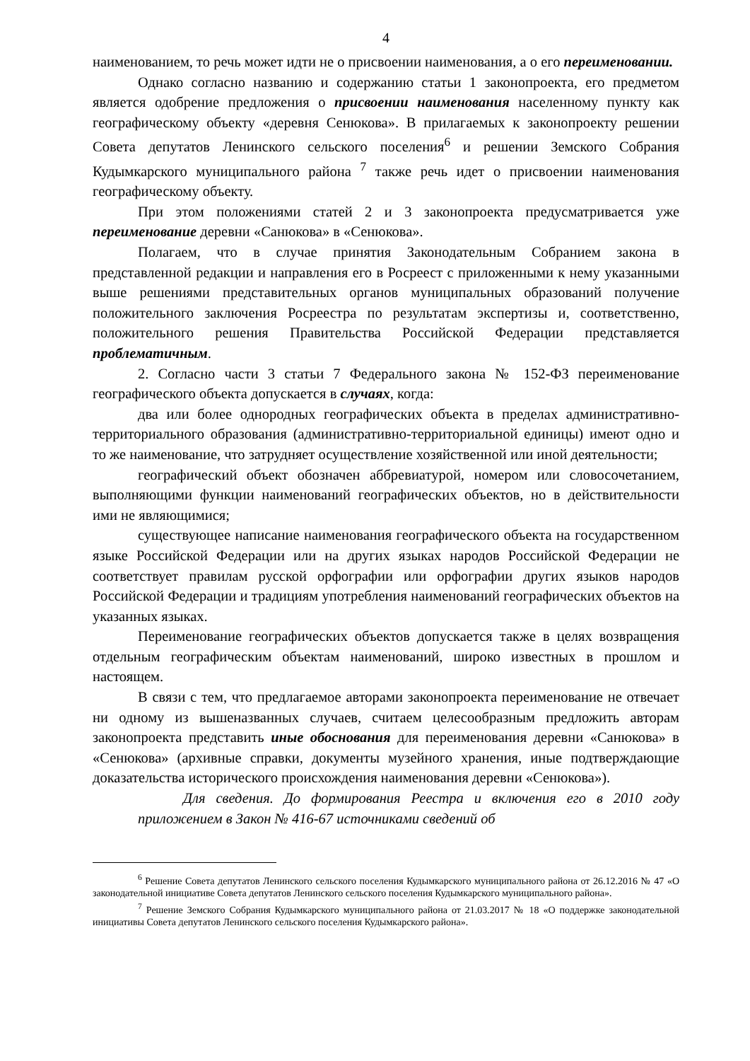4
наименованием, то речь может идти не о присвоении наименования, а о его переименовании.
Однако согласно названию и содержанию статьи 1 законопроекта, его предметом является одобрение предложения о присвоении наименования населенному пункту как географическому объекту «деревня Сенюкова». В прилагаемых к законопроекту решении Совета депутатов Ленинского сельского поселения<sup>6</sup> и решении Земского Собрания Кудымкарского муниципального района <sup>7</sup> также речь идет о присвоении наименования географическому объекту.
При этом положениями статей 2 и 3 законопроекта предусматривается уже переименование деревни «Санюкова» в «Сенюкова».
Полагаем, что в случае принятия Законодательным Собранием закона в представленной редакции и направления его в Росреест с приложенными к нему указанными выше решениями представительных органов муниципальных образований получение положительного заключения Росреестра по результатам экспертизы и, соответственно, положительного решения Правительства Российской Федерации представляется проблематичным.
2. Согласно части 3 статьи 7 Федерального закона № 152-ФЗ переименование географического объекта допускается в случаях, когда:
два или более однородных географических объекта в пределах административно-территориального образования (административно-территориальной единицы) имеют одно и то же наименование, что затрудняет осуществление хозяйственной или иной деятельности;
географический объект обозначен аббревиатурой, номером или словосочетанием, выполняющими функции наименований географических объектов, но в действительности ими не являющимися;
существующее написание наименования географического объекта на государственном языке Российской Федерации или на других языках народов Российской Федерации не соответствует правилам русской орфографии или орфографии других языков народов Российской Федерации и традициям употребления наименований географических объектов на указанных языках.
Переименование географических объектов допускается также в целях возвращения отдельным географическим объектам наименований, широко известных в прошлом и настоящем.
В связи с тем, что предлагаемое авторами законопроекта переименование не отвечает ни одному из вышеназванных случаев, считаем целесообразным предложить авторам законопроекта представить иные обоснования для переименования деревни «Санюкова» в «Сенюкова» (архивные справки, документы музейного хранения, иные подтверждающие доказательства исторического происхождения наименования деревни «Сенюкова»).
Для сведения. До формирования Реестра и включения его в 2010 году приложением в Закон № 416-67 источниками сведений об
<sup>6</sup> Решение Совета депутатов Ленинского сельского поселения Кудымкарского муниципального района от 26.12.2016 № 47 «О законодательной инициативе Совета депутатов Ленинского сельского поселения Кудымкарского муниципального района».
<sup>7</sup> Решение Земского Собрания Кудымкарского муниципального района от 21.03.2017 № 18 «О поддержке законодательной инициативы Совета депутатов Ленинского сельского поселения Кудымкарского района».